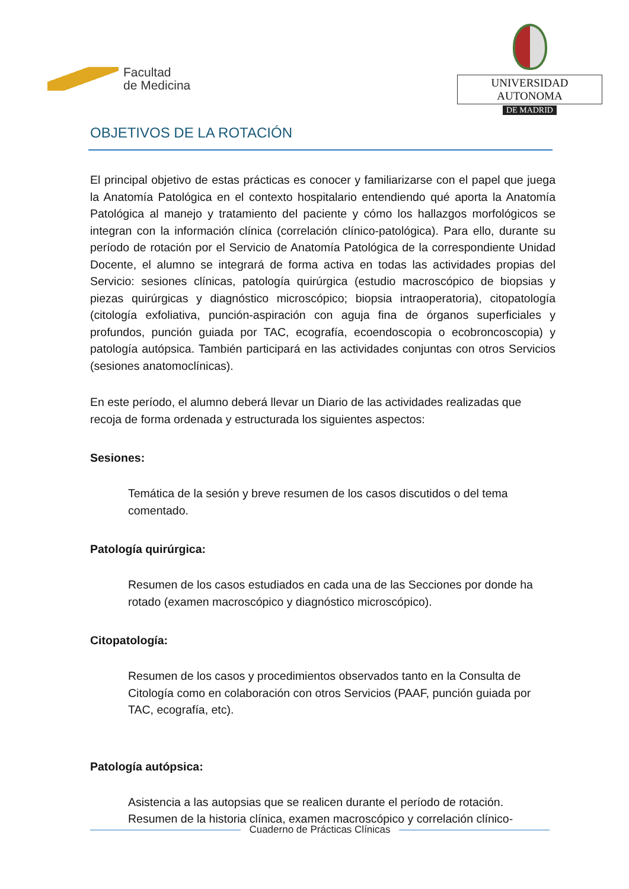Facultad
de Medicina
UNIVERSIDAD AUTONOMA
DE MADRID
OBJETIVOS DE LA ROTACIÓN
El principal objetivo de estas prácticas es conocer y familiarizarse con el papel que juega la Anatomía Patológica en el contexto hospitalario entendiendo qué aporta la Anatomía Patológica al manejo y tratamiento del paciente y cómo los hallazgos morfológicos se integran con la información clínica (correlación clínico-patológica). Para ello, durante su período de rotación por el Servicio de Anatomía Patológica de la correspondiente Unidad Docente, el alumno se integrará de forma activa en todas las actividades propias del Servicio: sesiones clínicas, patología quirúrgica (estudio macroscópico de biopsias y piezas quirúrgicas y diagnóstico microscópico; biopsia intraoperatoria), citopatología (citología exfoliativa, punción-aspiración con aguja fina de órganos superficiales y profundos, punción guiada por TAC, ecografía, ecoendoscopia o ecobroncoscopia) y patología autópsica. También participará en las actividades conjuntas con otros Servicios (sesiones anatomoclínicas).
En este período, el alumno deberá llevar un Diario de las actividades realizadas que recoja de forma ordenada y estructurada los siguientes aspectos:
Sesiones:
Temática de la sesión y breve resumen de los casos discutidos o del tema comentado.
Patología quirúrgica:
Resumen de los casos estudiados en cada una de las Secciones por donde ha rotado (examen macroscópico y diagnóstico microscópico).
Citopatología:
Resumen de los casos y procedimientos observados tanto en la Consulta de Citología como en colaboración con otros Servicios (PAAF, punción guiada por TAC, ecografía, etc).
Patología autópsica:
Asistencia a las autopsias que se realicen durante el período de rotación. Resumen de la historia clínica, examen macroscópico y correlación clínico-
Cuaderno de Prácticas Clínicas